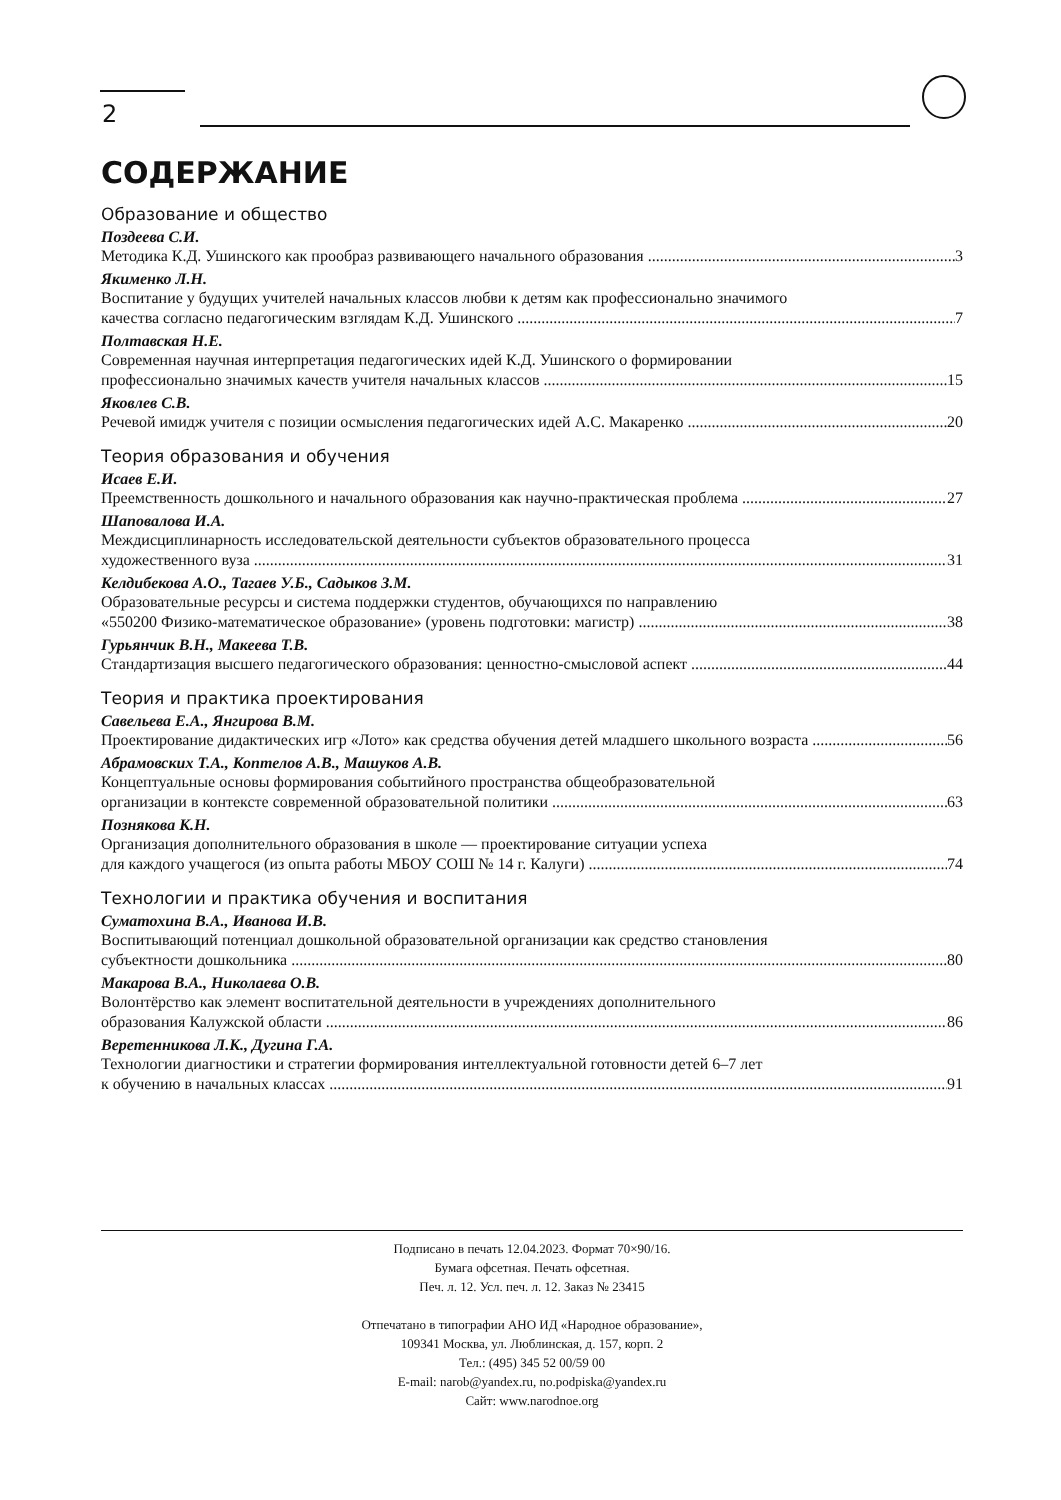2
СОДЕРЖАНИЕ
Образование и общество
Поздеева С.И.
Методика К.Д. Ушинского как прообраз развивающего начального образования 3
Якименко Л.Н.
Воспитание у будущих учителей начальных классов любви к детям как профессионально значимого
качества согласно педагогическим взглядам К.Д. Ушинского 7
Полтавская Н.Е.
Современная научная интерпретация педагогических идей К.Д. Ушинского о формировании
профессионально значимых качеств учителя начальных классов 15
Яковлев С.В.
Речевой имидж учителя с позиции осмысления педагогических идей А.С. Макаренко 20
Теория образования и обучения
Исаев Е.И.
Преемственность дошкольного и начального образования как научно-практическая проблема 27
Шаповалова И.А.
Междисциплинарность исследовательской деятельности субъектов образовательного процесса
художественного вуза 31
Келдибекова А.О., Тагаев У.Б., Садыков З.М.
Образовательные ресурсы и система поддержки студентов, обучающихся по направлению
«550200 Физико-математическое образование» (уровень подготовки: магистр) 38
Гурьянчик В.Н., Макеева Т.В.
Стандартизация высшего педагогического образования: ценностно-смысловой аспект 44
Теория и практика проектирования
Савельева Е.А., Янгирова В.М.
Проектирование дидактических игр «Лото» как средства обучения детей младшего школьного возраста 56
Абрамовских Т.А., Коптелов А.В., Машуков А.В.
Концептуальные основы формирования событийного пространства общеобразовательной
организации в контексте современной образовательной политики 63
Познякова К.Н.
Организация дополнительного образования в школе — проектирование ситуации успеха
для каждого учащегося (из опыта работы МБОУ СОШ № 14 г. Калуги) 74
Технологии и практика обучения и воспитания
Суматохина В.А., Иванова И.В.
Воспитывающий потенциал дошкольной образовательной организации как средство становления
субъектности дошкольника 80
Макарова В.А., Николаева О.В.
Волонтёрство как элемент воспитательной деятельности в учреждениях дополнительного
образования Калужской области 86
Веретенникова Л.К., Дугина Г.А.
Технологии диагностики и стратегии формирования интеллектуальной готовности детей 6–7 лет
к обучению в начальных классах 91
Подписано в печать 12.04.2023. Формат 70×90/16.
Бумага офсетная. Печать офсетная.
Печ. л. 12. Усл. печ. л. 12. Заказ № 23415
Отпечатано в типографии АНО ИД «Народное образование»,
109341 Москва, ул. Люблинская, д. 157, корп. 2
Тел.: (495) 345 52 00/59 00
E-mail: narob@yandex.ru, no.podpiska@yandex.ru
Сайт: www.narodnoe.org